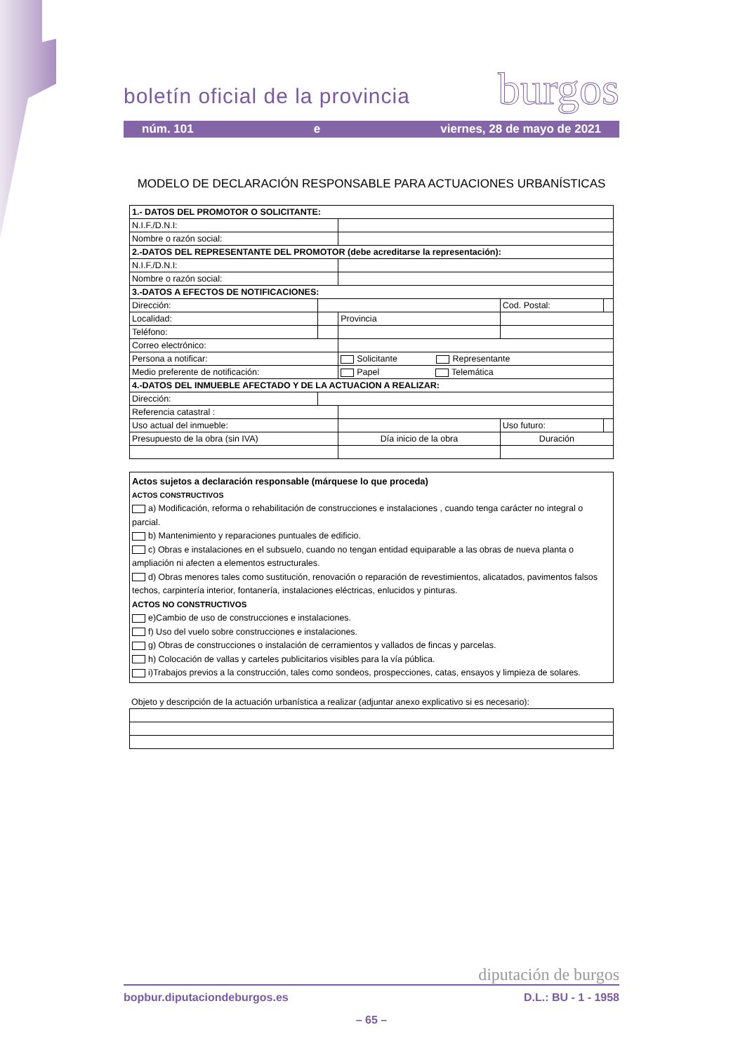burgos
boletín oficial de la provincia
núm. 101 e viernes, 28 de mayo de 2021
MODELO DE DECLARACIÓN RESPONSABLE PARA ACTUACIONES URBANÍSTICAS
| 1.- DATOS DEL PROMOTOR O SOLICITANTE: | | | | | |
| N.I.F./D.N.I: | | | | | |
| Nombre o razón social: | | | | | |
| 2.-DATOS DEL REPRESENTANTE DEL PROMOTOR (debe acreditarse la representación): | | | | | |
| N.I.F./D.N.I: | | | | | |
| Nombre o razón social: | | | | | |
| 3.-DATOS A EFECTOS DE NOTIFICACIONES: | | | | | |
| Dirección: | | | | Cod. Postal: | |
| Localidad: | | | Provincia | | |
| Teléfono: | | | | | |
| Correo electrónico: | | | | | |
| Persona a notificar: | | | Solicitante Representante | | |
| Medio preferente de notificación: | | | Papel Telemática | | |
| 4.-DATOS DEL INMUEBLE AFECTADO Y DE LA ACTUACION A REALIZAR: | | | | | |
| Dirección: | | | | | |
| Referencia catastral : | | | | | |
| Uso actual del inmueble: | | | | Uso futuro: | |
| Presupuesto de la obra (sin IVA) | | | Día inicio de la obra | Duración | |
Actos sujetos a declaración responsable (márquese lo que proceda)
ACTOS CONSTRUCTIVOS
a) Modificación, reforma o rehabilitación de construcciones e instalaciones , cuando tenga carácter no integral o parcial.
b) Mantenimiento y reparaciones puntuales de edificio.
c) Obras e instalaciones en el subsuelo, cuando no tengan entidad equiparable a las obras de nueva planta o ampliación ni afecten a elementos estructurales.
d) Obras menores tales como sustitución, renovación o reparación de revestimientos, alicatados, pavimentos falsos techos, carpintería interior, fontanería, instalaciones eléctricas, enlucidos y pinturas.
ACTOS NO CONSTRUCTIVOS
e)Cambio de uso de construcciones e instalaciones.
f) Uso del vuelo sobre construcciones e instalaciones.
g) Obras de construcciones o instalación de cerramientos y vallados de fincas y parcelas.
h) Colocación de vallas y carteles publicitarios visibles para la vía pública.
i)Trabajos previos a la construcción, tales como sondeos, prospecciones, catas, ensayos y limpieza de solares.
Objeto y descripción de la actuación urbanística a realizar (adjuntar anexo explicativo si es necesario):
diputación de burgos
bopbur.diputaciondeburgos.es D.L.: BU - 1 - 1958
– 65 –